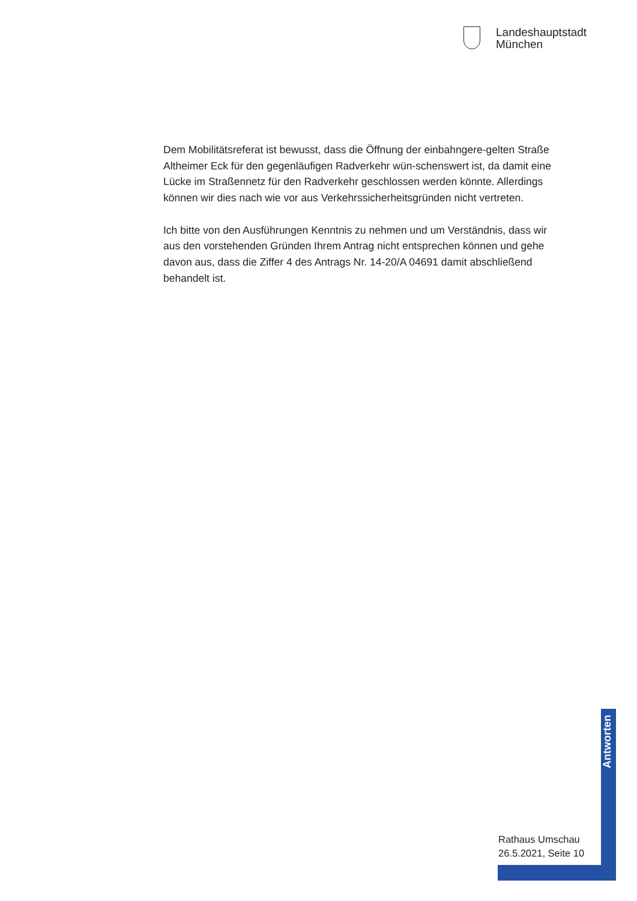Landeshauptstadt
München
Dem Mobilitätsreferat ist bewusst, dass die Öffnung der einbahngere-gelten Straße Altheimer Eck für den gegenläufigen Radverkehr wün-schenswert ist, da damit eine Lücke im Straßennetz für den Radverkehr geschlossen werden könnte. Allerdings können wir dies nach wie vor aus Verkehrssicherheitsgründen nicht vertreten.
Ich bitte von den Ausführungen Kenntnis zu nehmen und um Verständnis, dass wir aus den vorstehenden Gründen Ihrem Antrag nicht entsprechen können und gehe davon aus, dass die Ziffer 4 des Antrags Nr. 14-20/A 04691 damit abschließend behandelt ist.
Antworten
Rathaus Umschau
26.5.2021, Seite 10